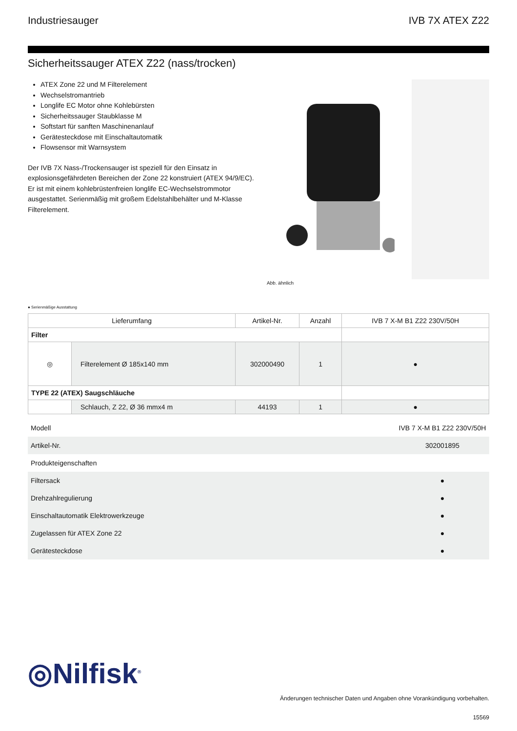Industriesauger IVB 7X ATEX Z22
Sicherheitssauger ATEX Z22 (nass/trocken)
ATEX Zone 22 und M Filterelement
Wechselstromantrieb
Longlife EC Motor ohne Kohlebürsten
Sicherheitssauger Staubklasse M
Softstart für sanften Maschinenanlauf
Gerätesteckdose mit Einschaltautomatik
Flowsensor mit Warnsystem
Der IVB 7X Nass-/Trockensauger ist speziell für den Einsatz in explosionsgefährdeten Bereichen der Zone 22 konstruiert (ATEX 94/9/EC). Er ist mit einem kohlebrüstenfreien longlife EC-Wechselstrommotor ausgestattet. Serienmäßig mit großem Edelstahlbehälter und M-Klasse Filterelement.
Abb. ähnlich
● Serienmäßige Ausstattung
| Lieferumfang | | Artikel-Nr. | Anzahl | IVB 7 X-M B1 Z22 230V/50H |
| --- | --- | --- | --- | --- |
| Filter | | | | |
| ◎ | Filterelement Ø 185x140 mm | 302000490 | 1 | ● |
| TYPE 22 (ATEX) Saugschläuche | | | | |
| | Schlauch, Z 22, Ø 36 mmx4 m | 44193 | 1 | ● |
| Modell | IVB 7 X-M B1 Z22 230V/50H |
| Artikel-Nr. | 302001895 |
| Produkteigenschaften | |
| Filtersack | ● |
| Drehzahlregulierung | ● |
| Einschaltautomatik Elektrowerkzeuge | ● |
| Zugelassen für ATEX Zone 22 | ● |
| Gerätesteckdose | ● |
◎Nilfisk<sup>®</sup>
Änderungen technischer Daten und Angaben ohne Vorankündigung vorbehalten.
15569